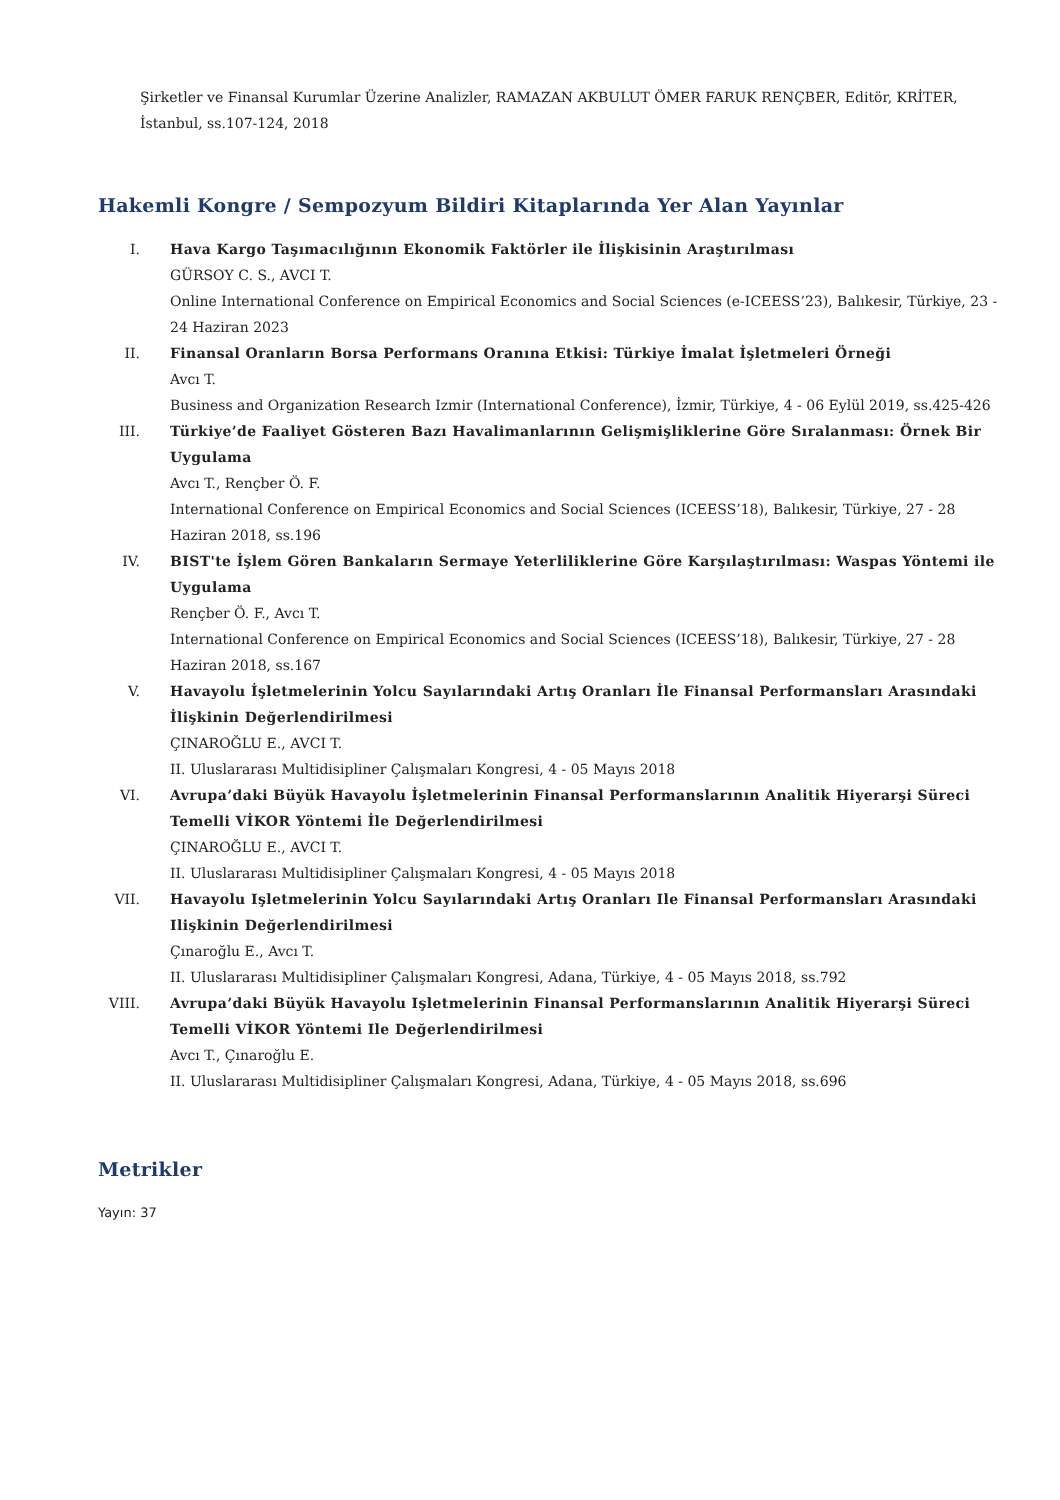Şirketler ve Finansal Kurumlar Üzerine Analizler, RAMAZAN AKBULUT ÖMER FARUK RENÇBER, Editör, KRİTER, İstanbul, ss.107-124, 2018
Hakemli Kongre / Sempozyum Bildiri Kitaplarında Yer Alan Yayınlar
I. Hava Kargo Taşımacılığının Ekonomik Faktörler ile İlişkisinin Araştırılması
GÜRSOY C. S., AVCI T.
Online International Conference on Empirical Economics and Social Sciences (e-ICEESS’23), Balıkesir, Türkiye, 23 - 24 Haziran 2023
II. Finansal Oranların Borsa Performans Oranına Etkisi: Türkiye İmalat İşletmeleri Örneği
Avcı T.
Business and Organization Research Izmir (International Conference), İzmir, Türkiye, 4 - 06 Eylül 2019, ss.425-426
III. Türkiye’de Faaliyet Gösteren Bazı Havalimanlarının Gelişmişliklerine Göre Sıralanması: Örnek Bir Uygulama
Avcı T., Rençber Ö. F.
International Conference on Empirical Economics and Social Sciences (ICEESS’18), Balıkesir, Türkiye, 27 - 28 Haziran 2018, ss.196
IV. BIST'te İşlem Gören Bankaların Sermaye Yeterliliklerine Göre Karşılaştırılması: Waspas Yöntemi ile Uygulama
Rençber Ö. F., Avcı T.
International Conference on Empirical Economics and Social Sciences (ICEESS’18), Balıkesir, Türkiye, 27 - 28 Haziran 2018, ss.167
V. Havayolu İşletmelerinin Yolcu Sayılarındaki Artış Oranları İle Finansal Performansları Arasındaki İlişkinin Değerlendirilmesi
ÇINAROĞLU E., AVCI T.
II. Uluslararası Multidisipliner Çalışmaları Kongresi, 4 - 05 Mayıs 2018
VI. Avrupa’daki Büyük Havayolu İşletmelerinin Finansal Performanslarının Analitik Hiyerarşi Süreci Temelli VİKOR Yöntemi İle Değerlendirilmesi
ÇINAROĞLU E., AVCI T.
II. Uluslararası Multidisipliner Çalışmaları Kongresi, 4 - 05 Mayıs 2018
VII. Havayolu Işletmelerinin Yolcu Sayılarındaki Artış Oranları Ile Finansal Performansları Arasındaki Ilişkinin Değerlendirilmesi
Çınaroğlu E., Avcı T.
II. Uluslararası Multidisipliner Çalışmaları Kongresi, Adana, Türkiye, 4 - 05 Mayıs 2018, ss.792
VIII. Avrupa’daki Büyük Havayolu Işletmelerinin Finansal Performanslarının Analitik Hiyerarşi Süreci Temelli VİKOR Yöntemi Ile Değerlendirilmesi
Avcı T., Çınaroğlu E.
II. Uluslararası Multidisipliner Çalışmaları Kongresi, Adana, Türkiye, 4 - 05 Mayıs 2018, ss.696
Metrikler
Yayın: 37